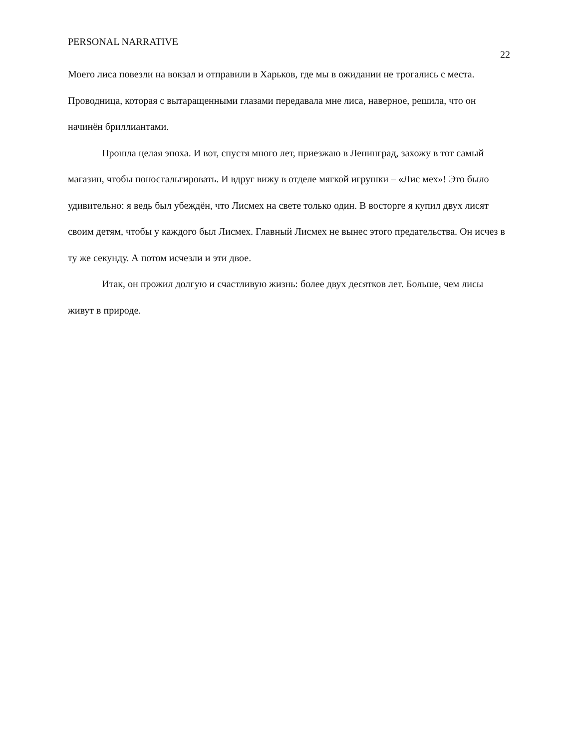PERSONAL NARRATIVE
22
Моего лиса повезли на вокзал и отправили в Харьков, где мы в ожидании не трогались с места. Проводница, которая с вытаращенными глазами передавала мне лиса, наверное, решила, что он начинён бриллиантами.
Прошла целая эпоха. И вот, спустя много лет, приезжаю в Ленинград, захожу в тот самый магазин, чтобы поностальгировать. И вдруг вижу в отделе мягкой игрушки – «Лис мех»! Это было удивительно: я ведь был убеждён, что Лисмех на свете только один. В восторге я купил двух лисят своим детям, чтобы у каждого был Лисмех. Главный Лисмех не вынес этого предательства. Он исчез в ту же секунду. А потом исчезли и эти двое.
Итак, он прожил долгую и счастливую жизнь: более двух десятков лет. Больше, чем лисы живут в природе.